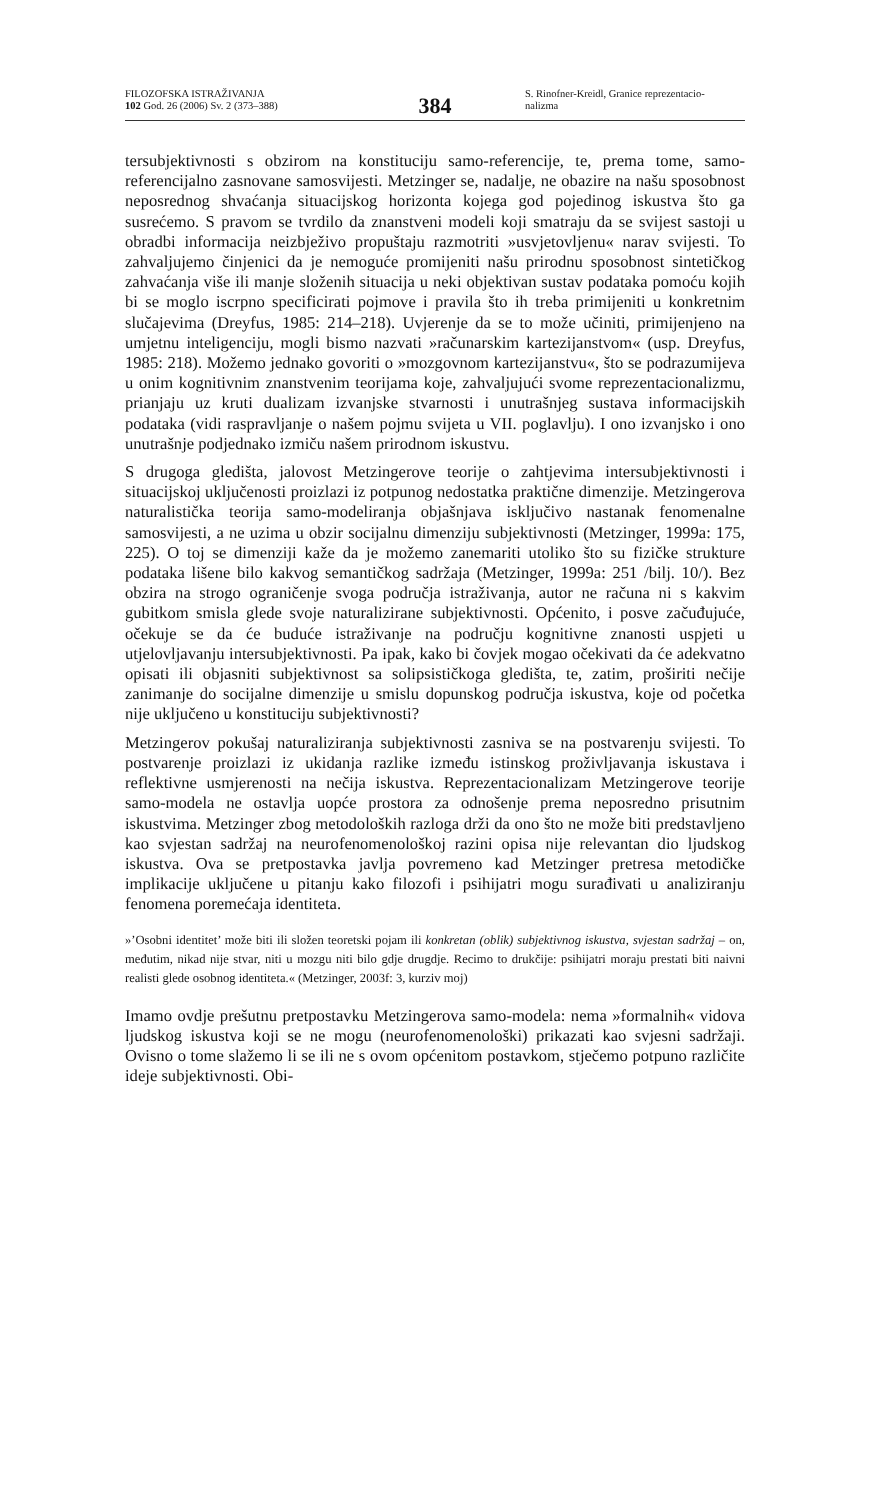FILOZOFSKA ISTRAŽIVANJA
102 God. 26 (2006) Sv. 2 (373–388)
384
S. Rinofner-Kreidl, Granice reprezentacio-
nalizma
tersubjektivnosti s obzirom na konstituciju samo-referencije, te, prema tome, samo-referencijalno zasnovane samosvijesti. Metzinger se, nadalje, ne obazire na našu sposobnost neposrednog shvaćanja situacijskog horizonta kojega god pojedinog iskustva što ga susrećemo. S pravom se tvrdilo da znanstveni modeli koji smatraju da se svijest sastoji u obradbi informacija neizbježivo propuštaju razmotriti »usvjetovljenu« narav svijesti. To zahvaljujemo činjenici da je nemoguće promijeniti našu prirodnu sposobnost sintetičkog zahvaćanja više ili manje složenih situacija u neki objektivan sustav podataka pomoću kojih bi se moglo iscrpno specificirati pojmove i pravila što ih treba primijeniti u konkretnim slučajevima (Dreyfus, 1985: 214–218). Uvjerenje da se to može učiniti, primijenjeno na umjetnu inteligenciju, mogli bismo nazvati »računarskim kartezijanstvom« (usp. Dreyfus, 1985: 218). Možemo jednako govoriti o »mozgovnom kartezijanstvu«, što se podrazumijeva u onim kognitivnim znanstvenim teorijama koje, zahvaljujući svome reprezentacionalizmu, prianjaju uz kruti dualizam izvanjske stvarnosti i unutrašnjeg sustava informacijskih podataka (vidi raspravljanje o našem pojmu svijeta u VII. poglavlju). I ono izvanjsko i ono unutrašnje podjednako izmiču našem prirodnom iskustvu.
S drugoga gledišta, jalovost Metzingerove teorije o zahtjevima intersubjektivnosti i situacijskoj uključenosti proizlazi iz potpunog nedostatka praktične dimenzije. Metzingerova naturalistička teorija samo-modeliranja objašnjava isključivo nastanak fenomenalne samosvijesti, a ne uzima u obzir socijalnu dimenziju subjektivnosti (Metzinger, 1999a: 175, 225). O toj se dimenziji kaže da je možemo zanemariti utoliko što su fizičke strukture podataka lišene bilo kakvog semantičkog sadržaja (Metzinger, 1999a: 251 /bilj. 10/). Bez obzira na strogo ograničenje svoga područja istraživanja, autor ne računa ni s kakvim gubitkom smisla glede svoje naturalizirane subjektivnosti. Općenito, i posve začuđujuće, očekuje se da će buduće istraživanje na području kognitivne znanosti uspjeti u utjelovljavanju intersubjektivnosti. Pa ipak, kako bi čovjek mogao očekivati da će adekvatno opisati ili objasniti subjektivnost sa solipsističkoga gledišta, te, zatim, proširiti nečije zanimanje do socijalne dimenzije u smislu dopunskog područja iskustva, koje od početka nije uključeno u konstituciju subjektivnosti?
Metzingerov pokušaj naturaliziranja subjektivnosti zasniva se na postvarenju svijesti. To postvarenje proizlazi iz ukidanja razlike između istinskog proživljavanja iskustava i reflektivne usmjerenosti na nečija iskustva. Reprezentacionalizam Metzingerove teorije samo-modela ne ostavlja uopće prostora za odnošenje prema neposredno prisutnim iskustvima. Metzinger zbog metodoloških razloga drži da ono što ne može biti predstavljeno kao svjestan sadržaj na neurofenomenološkoj razini opisa nije relevantan dio ljudskog iskustva. Ova se pretpostavka javlja povremeno kad Metzinger pretresa metodičke implikacije uključene u pitanju kako filozofi i psihijatri mogu surađivati u analiziranju fenomena poremećaja identiteta.
»’Osobni identitet’ može biti ili složen teoretski pojam ili konkretan (oblik) subjektivnog iskustva, svjestan sadržaj – on, međutim, nikad nije stvar, niti u mozgu niti bilo gdje drugdje. Recimo to drukčije: psihijatri moraju prestati biti naivni realisti glede osobnog identiteta.« (Metzinger, 2003f: 3, kurziv moj)
Imamo ovdje prešutnu pretpostavku Metzingerova samo-modela: nema »formalnih« vidova ljudskog iskustva koji se ne mogu (neurofenomenološki) prikazati kao svjesni sadržaji. Ovisno o tome slažemo li se ili ne s ovom općenitom postavkom, stječemo potpuno različite ideje subjektivnosti. Obi-